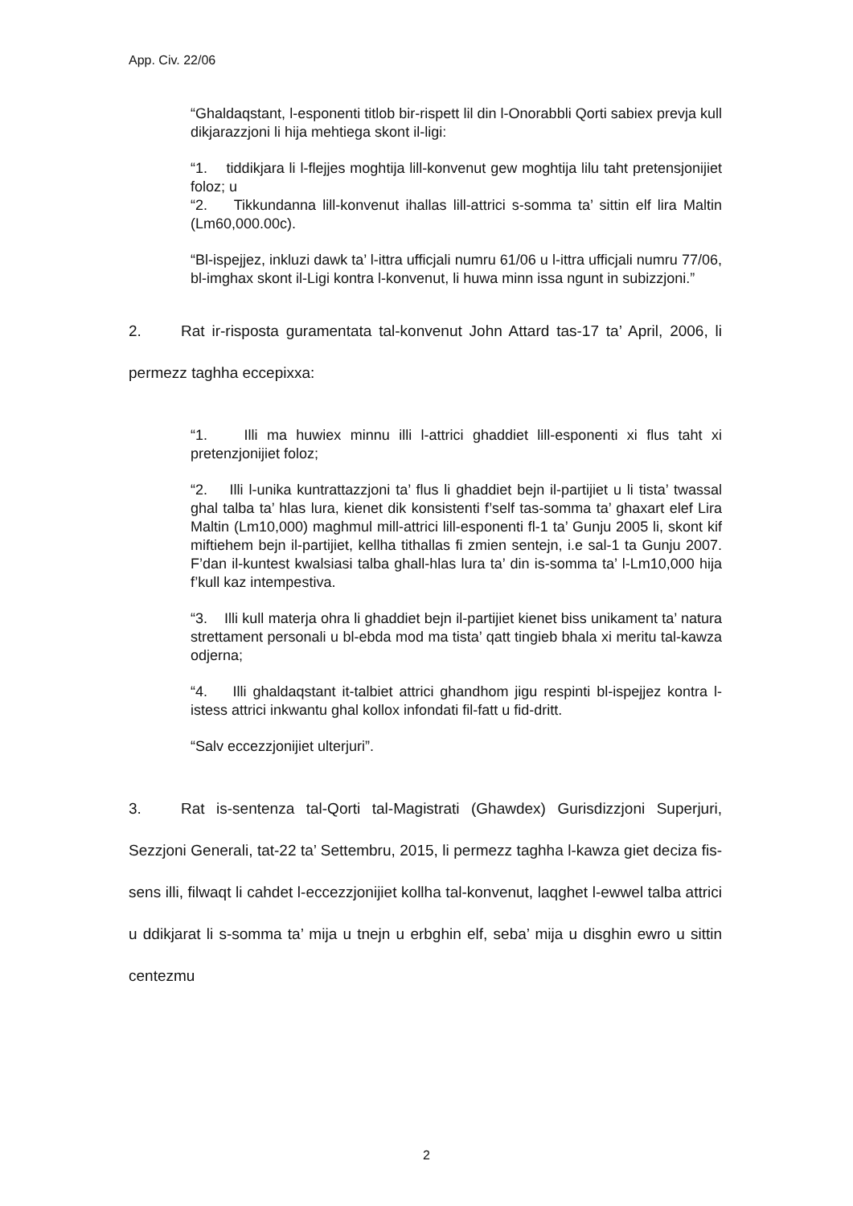App. Civ. 22/06
“Ghaldaqstant, l-esponenti titlob bir-rispett lil din l-Onorabbli Qorti sabiex prevja kull dikjarazzjoni li hija mehtiega skont il-ligi:
“1. tiddikjara li l-flejjes moghtija lill-konvenut gew moghtija lilu taht pretensjonijiet foloz; u
“2. Tikkundanna lill-konvenut ihallas lill-attrici s-somma ta’ sittin elf lira Maltin (Lm60,000.00c).
“Bl-ispejjez, inkluzi dawk ta’ l-ittra ufficjali numru 61/06 u l-ittra ufficjali numru 77/06, bl-imghax skont il-Ligi kontra l-konvenut, li huwa minn issa ngunt in subizzjoni.”
2. Rat ir-risposta guramentata tal-konvenut John Attard tas-17 ta’ April, 2006, li permezz taghha eccepixxa:
“1. Illi ma huwiex minnu illi l-attrici ghaddiet lill-esponenti xi flus taht xi pretenzjonijiet foloz;
“2. Illi l-unika kuntrattazzjoni ta’ flus li ghaddiet bejn il-partijiet u li tista’ twassal ghal talba ta’ hlas lura, kienet dik konsistenti f’self tas-somma ta’ ghaxart elef Lira Maltin (Lm10,000) maghmul mill-attrici lill-esponenti fl-1 ta’ Gunju 2005 li, skont kif miftiehem bejn il-partijiet, kellha tithallas fi zmien sentejn, i.e sal-1 ta Gunju 2007. F’dan il-kuntest kwalsiasi talba ghall-hlas lura ta’ din is-somma ta’ l-Lm10,000 hija f’kull kaz intempestiva.
“3. Illi kull materja ohra li ghaddiet bejn il-partijiet kienet biss unikament ta’ natura strettament personali u bl-ebda mod ma tista’ qatt tingieb bhala xi meritu tal-kawza odjerna;
“4. Illi ghaldaqstant it-talbiet attrici ghandhom jigu respinti bl-ispejjez kontra l-istess attrici inkwantu ghal kollox infondati fil-fatt u fid-dritt.
“Salv eccezzjonijiet ulterjuri”.
3. Rat is-sentenza tal-Qorti tal-Magistrati (Ghawdex) Gurisdizzjoni Superjuri, Sezzjoni Generali, tat-22 ta’ Settembru, 2015, li permezz taghha l-kawza giet deciza fis-sens illi, filwaqt li cahdet l-eccezzjonijiet kollha tal-konvenut, laqghet l-ewwel talba attrici u ddikjarat li s-somma ta’ mija u tnejn u erbghin elf, seba’ mija u disghin ewro u sittin centezmu
2